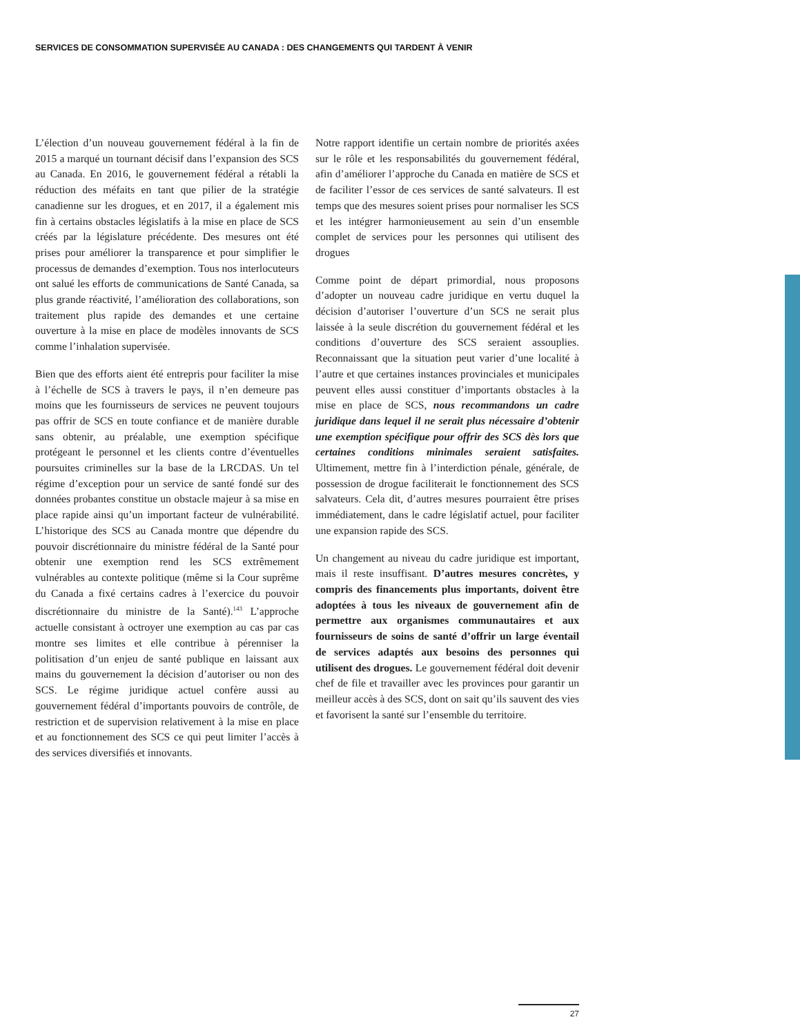SERVICES DE CONSOMMATION SUPERVISÉE AU CANADA : DES CHANGEMENTS QUI TARDENT À VENIR
L’élection d’un nouveau gouvernement fédéral à la fin de 2015 a marqué un tournant décisif dans l’expansion des SCS au Canada. En 2016, le gouvernement fédéral a rétabli la réduction des méfaits en tant que pilier de la stratégie canadienne sur les drogues, et en 2017, il a également mis fin à certains obstacles législatifs à la mise en place de SCS créés par la législature précédente. Des mesures ont été prises pour améliorer la transparence et pour simplifier le processus de demandes d’exemption. Tous nos interlocuteurs ont salué les efforts de communications de Santé Canada, sa plus grande réactivité, l’amélioration des collaborations, son traitement plus rapide des demandes et une certaine ouverture à la mise en place de modèles innovants de SCS comme l’inhalation supervisée.
Bien que des efforts aient été entrepris pour faciliter la mise à l’échelle de SCS à travers le pays, il n’en demeure pas moins que les fournisseurs de services ne peuvent toujours pas offrir de SCS en toute confiance et de manière durable sans obtenir, au préalable, une exemption spécifique protégeant le personnel et les clients contre d’éventuelles poursuites criminelles sur la base de la LRCDAS. Un tel régime d’exception pour un service de santé fondé sur des données probantes constitue un obstacle majeur à sa mise en place rapide ainsi qu’un important facteur de vulnérabilité. L’historique des SCS au Canada montre que dépendre du pouvoir discrétionnaire du ministre fédéral de la Santé pour obtenir une exemption rend les SCS extrêmement vulnérables au contexte politique (même si la Cour suprême du Canada a fixé certains cadres à l’exercice du pouvoir discrétionnaire du ministre de la Santé).<sup>143</sup> L’approche actuelle consistant à octroyer une exemption au cas par cas montre ses limites et elle contribue à pérenniser la politisation d’un enjeu de santé publique en laissant aux mains du gouvernement la décision d’autoriser ou non des SCS. Le régime juridique actuel confère aussi au gouvernement fédéral d’importants pouvoirs de contrôle, de restriction et de supervision relativement à la mise en place et au fonctionnement des SCS ce qui peut limiter l’accès à des services diversifiés et innovants.
Notre rapport identifie un certain nombre de priorités axées sur le rôle et les responsabilités du gouvernement fédéral, afin d’améliorer l’approche du Canada en matière de SCS et de faciliter l’essor de ces services de santé salvateurs. Il est temps que des mesures soient prises pour normaliser les SCS et les intégrer harmonieusement au sein d’un ensemble complet de services pour les personnes qui utilisent des drogues
Comme point de départ primordial, nous proposons d’adopter un nouveau cadre juridique en vertu duquel la décision d’autoriser l’ouverture d’un SCS ne serait plus laissée à la seule discrétion du gouvernement fédéral et les conditions d’ouverture des SCS seraient assouplies. Reconnaissant que la situation peut varier d’une localité à l’autre et que certaines instances provinciales et municipales peuvent elles aussi constituer d’importants obstacles à la mise en place de SCS, nous recommandons un cadre juridique dans lequel il ne serait plus nécessaire d’obtenir une exemption spécifique pour offrir des SCS dès lors que certaines conditions minimales seraient satisfaites. Ultimement, mettre fin à l’interdiction pénale, générale, de possession de drogue faciliterait le fonctionnement des SCS salvateurs. Cela dit, d’autres mesures pourraient être prises immédiatement, dans le cadre législatif actuel, pour faciliter une expansion rapide des SCS.
Un changement au niveau du cadre juridique est important, mais il reste insuffisant. D’autres mesures concrètes, y compris des financements plus importants, doivent être adoptées à tous les niveaux de gouvernement afin de permettre aux organismes communautaires et aux fournisseurs de soins de santé d’offrir un large éventail de services adaptés aux besoins des personnes qui utilisent des drogues. Le gouvernement fédéral doit devenir chef de file et travailler avec les provinces pour garantir un meilleur accès à des SCS, dont on sait qu’ils sauvent des vies et favorisent la santé sur l’ensemble du territoire.
27